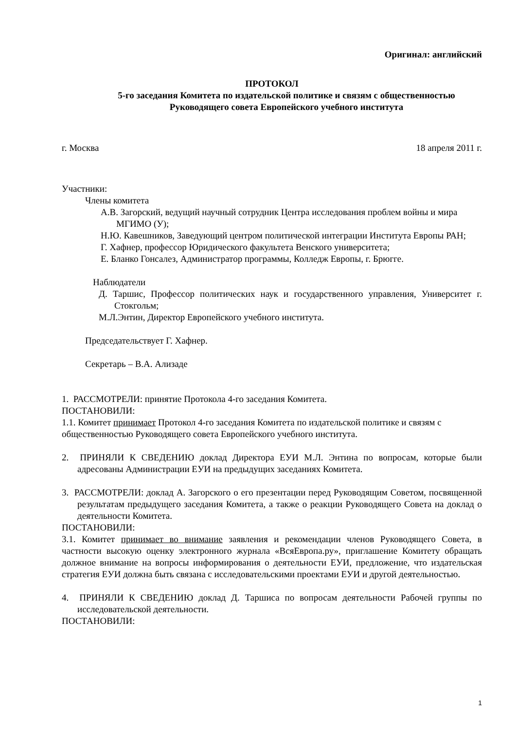Оригинал: английский
ПРОТОКОЛ
5-го заседания Комитета по издательской политике и связям с общественностью
Руководящего совета Европейского учебного института
г. Москва 18 апреля 2011 г.
Участники:
Члены комитета
А.В. Загорский, ведущий научный сотрудник Центра исследования проблем войны и мира МГИМО (У);
Н.Ю. Кавешников, Заведующий центром политической интеграции Института Европы РАН;
Г. Хафнер, профессор Юридического факультета Венского университета;
Е. Бланко Гонсалез, Администратор программы, Колледж Европы, г. Брюгге.
Наблюдатели
Д. Таршис, Профессор политических наук и государственного управления, Университет г. Стокгольм;
М.Л.Энтин, Директор Европейского учебного института.
Председательствует Г. Хафнер.
Секретарь – В.А. Ализаде
1. РАССМОТРЕЛИ: принятие Протокола 4-го заседания Комитета.
ПОСТАНОВИЛИ:
1.1. Комитет принимает Протокол 4-го заседания Комитета по издательской политике и связям с общественностью Руководящего совета Европейского учебного института.
2. ПРИНЯЛИ К СВЕДЕНИЮ доклад Директора ЕУИ М.Л. Энтина по вопросам, которые были адресованы Администрации ЕУИ на предыдущих заседаниях Комитета.
3. РАССМОТРЕЛИ: доклад А. Загорского о его презентации перед Руководящим Советом, посвященной результатам предыдущего заседания Комитета, а также о реакции Руководящего Совета на доклад о деятельности Комитета.
ПОСТАНОВИЛИ:
3.1. Комитет принимает во внимание заявления и рекомендации членов Руководящего Совета, в частности высокую оценку электронного журнала «ВсяЕвропа.ру», приглашение Комитету обращать должное внимание на вопросы информирования о деятельности ЕУИ, предложение, что издательская стратегия ЕУИ должна быть связана с исследовательскими проектами ЕУИ и другой деятельностью.
4. ПРИНЯЛИ К СВЕДЕНИЮ доклад Д. Таршиса по вопросам деятельности Рабочей группы по исследовательской деятельности.
ПОСТАНОВИЛИ:
1